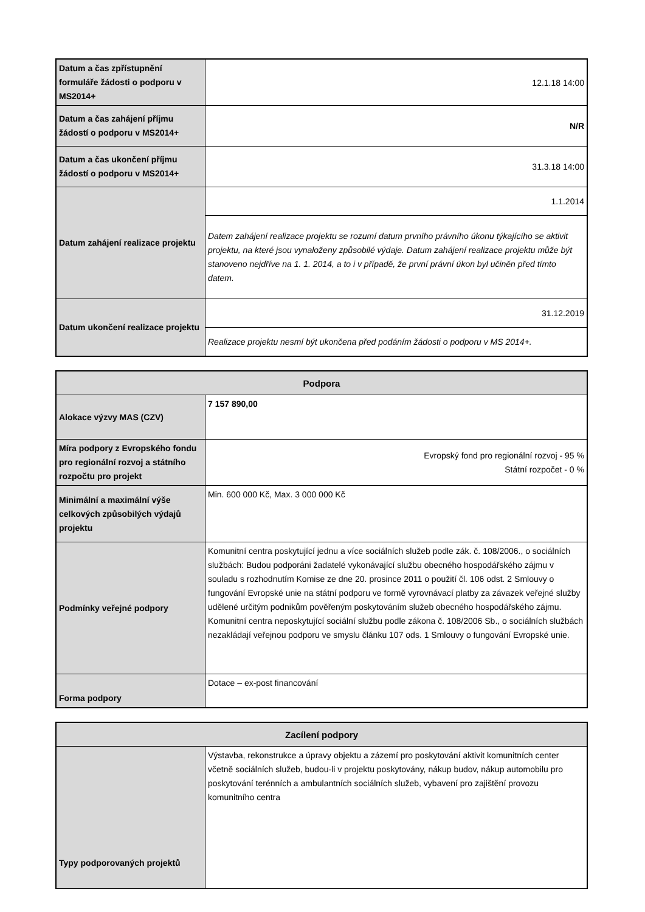| Datum a čas zpřístupnění formuláře žádosti o podporu v MS2014+ | 12.1.18 14:00 |
| Datum a čas zahájení příjmu žádostí o podporu v MS2014+ | N/R |
| Datum a čas ukončení příjmu žádostí o podporu v MS2014+ | 31.3.18 14:00 |
| Datum zahájení realizace projektu | 1.1.2014 |
| | Datem zahájení realizace projektu se rozumí datum prvního právního úkonu týkajícího se aktivit projektu, na které jsou vynaloženy způsobilé výdaje. Datum zahájení realizace projektu může být stanoveno nejdříve na 1. 1. 2014, a to i v případě, že první právní úkon byl učiněn před tímto datem. |
| Datum ukončení realizace projektu | 31.12.2019 |
| | Realizace projektu nesmí být ukončena před podáním žádosti o podporu v MS 2014+. |
| Podpora | |
| --- | --- |
| Alokace výzvy MAS (CZV) | 7 157 890,00 |
| Míra podpory z Evropského fondu pro regionální rozvoj a státního rozpočtu pro projekt | Evropský fond pro regionální rozvoj - 95 % Státní rozpočet - 0 % |
| Minimální a maximální výše celkových způsobilých výdajů projektu | Min. 600 000 Kč, Max. 3 000 000 Kč |
| Podmínky veřejné podpory | Komunitní centra poskytující jednu a více sociálních služeb podle zák. č. 108/2006., o sociálních službách: Budou podporáni žadatelé vykonávající službu obecného hospodářského zájmu v souladu s rozhodnutím Komise ze dne 20. prosince 2011 o použití čl. 106 odst. 2 Smlouvy o fungování Evropské unie na státní podporu ve formě vyrovnávací platby za závazek veřejné služby udělené určitým podnikům pověřeným poskytováním služeb obecného hospodářského zájmu. Komunitní centra neposkytující sociální službu podle zákona č. 108/2006 Sb., o sociálních službách nezakládají veřejnou podporu ve smyslu článku 107 ods. 1 Smlouvy o fungování Evropské unie. |
| Forma podpory | Dotace – ex-post financování |
| Zacílení podpory | |
| --- | --- |
| Typy podporovaných projektů | Výstavba, rekonstrukce a úpravy objektu a zázemí pro poskytování aktivit komunitních center včetně sociálních služeb, budou-li v projektu poskytovány, nákup budov, nákup automobilu pro poskytování terénních a ambulantních sociálních služeb, vybavení pro zajištění provozu komunitního centra |